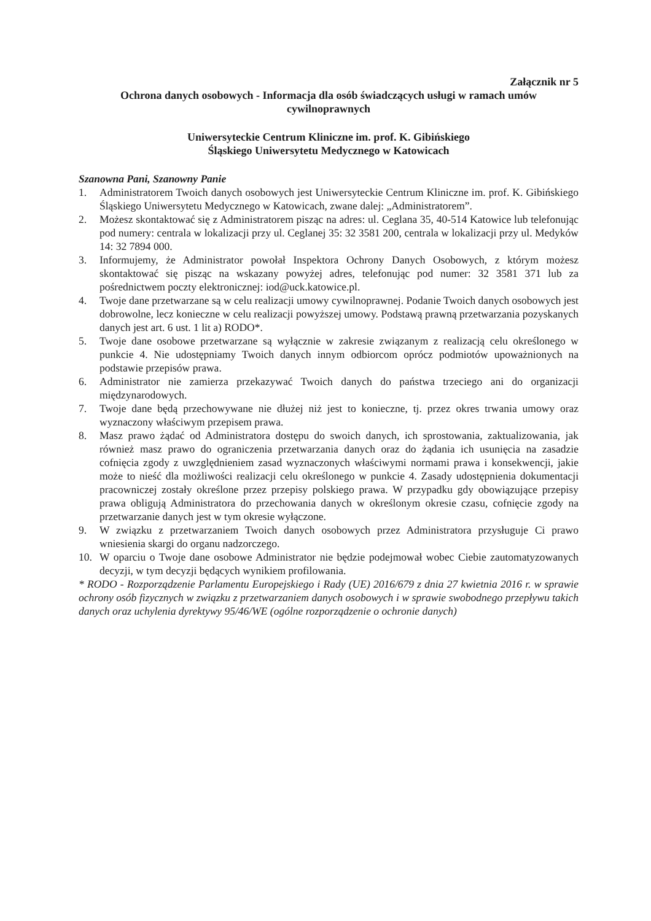Załącznik nr 5
Ochrona danych osobowych - Informacja dla osób świadczących usługi w ramach umów cywilnoprawnych
Uniwersyteckie Centrum Kliniczne im. prof. K. Gibińskiego
Śląskiego Uniwersytetu Medycznego w Katowicach
Szanowna Pani, Szanowny Panie
1. Administratorem Twoich danych osobowych jest Uniwersyteckie Centrum Kliniczne im. prof. K. Gibińskiego Śląskiego Uniwersytetu Medycznego w Katowicach, zwane dalej: „Administratorem”.
2. Możesz skontaktować się z Administratorem pisząc na adres: ul. Ceglana 35, 40-514 Katowice lub telefonując pod numery: centrala w lokalizacji przy ul. Ceglanej 35: 32 3581 200, centrala w lokalizacji przy ul. Medyków 14: 32 7894 000.
3. Informujemy, że Administrator powołał Inspektora Ochrony Danych Osobowych, z którym możesz skontaktować się pisząc na wskazany powyżej adres, telefonując pod numer: 32 3581 371 lub za pośrednictwem poczty elektronicznej: iod@uck.katowice.pl.
4. Twoje dane przetwarzane są w celu realizacji umowy cywilnoprawnej. Podanie Twoich danych osobowych jest dobrowolne, lecz konieczne w celu realizacji powyższej umowy. Podstawą prawną przetwarzania pozyskanych danych jest art. 6 ust. 1 lit a) RODO*.
5. Twoje dane osobowe przetwarzane są wyłącznie w zakresie związanym z realizacją celu określonego w punkcie 4. Nie udostępniamy Twoich danych innym odbiorcom oprócz podmiotów upoważnionych na podstawie przepisów prawa.
6. Administrator nie zamierza przekazywać Twoich danych do państwa trzeciego ani do organizacji międzynarodowych.
7. Twoje dane będą przechowywane nie dłużej niż jest to konieczne, tj. przez okres trwania umowy oraz wyznaczony właściwym przepisem prawa.
8. Masz prawo żądać od Administratora dostępu do swoich danych, ich sprostowania, zaktualizowania, jak również masz prawo do ograniczenia przetwarzania danych oraz do żądania ich usunięcia na zasadzie cofnięcia zgody z uwzględnieniem zasad wyznaczonych właściwymi normami prawa i konsekwencji, jakie może to nieść dla możliwości realizacji celu określonego w punkcie 4. Zasady udostępnienia dokumentacji pracowniczej zostały określone przez przepisy polskiego prawa. W przypadku gdy obowiązujące przepisy prawa obligują Administratora do przechowania danych w określonym okresie czasu, cofnięcie zgody na przetwarzanie danych jest w tym okresie wyłączone.
9. W związku z przetwarzaniem Twoich danych osobowych przez Administratora przysługuje Ci prawo wniesienia skargi do organu nadzorczego.
10. W oparciu o Twoje dane osobowe Administrator nie będzie podejmował wobec Ciebie zautomatyzowanych decyzji, w tym decyzji będących wynikiem profilowania.
* RODO - Rozporządzenie Parlamentu Europejskiego i Rady (UE) 2016/679 z dnia 27 kwietnia 2016 r. w sprawie ochrony osób fizycznych w związku z przetwarzaniem danych osobowych i w sprawie swobodnego przepływu takich danych oraz uchylenia dyrektywy 95/46/WE (ogólne rozporządzenie o ochronie danych)